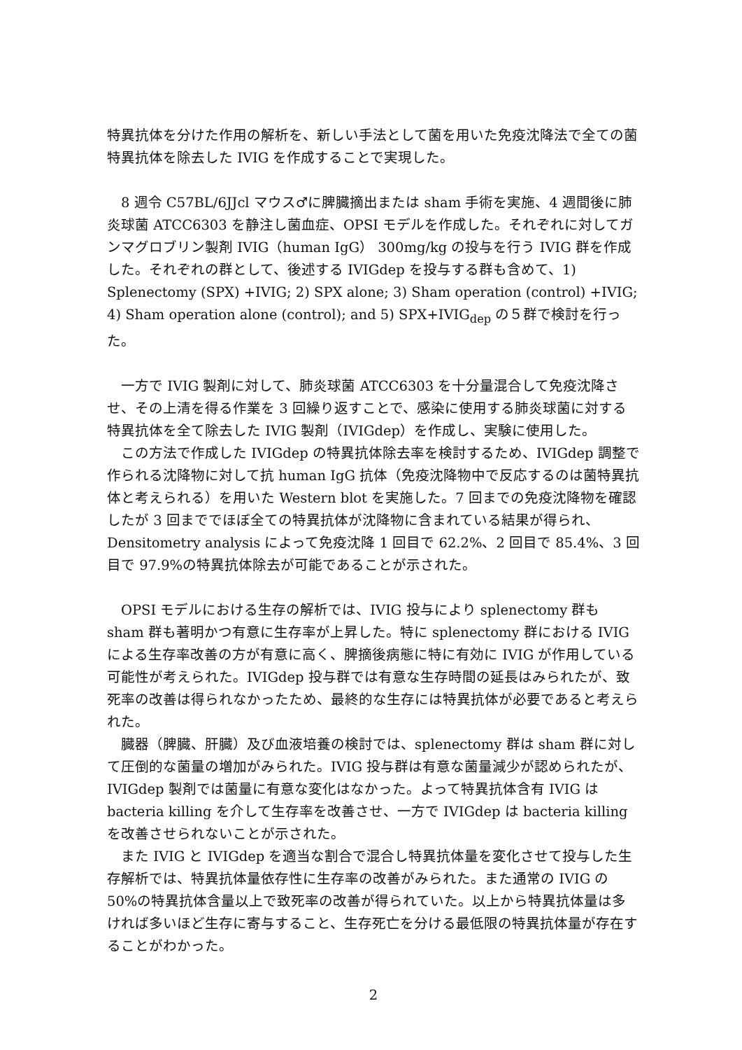特異抗体を分けた作用の解析を、新しい手法として菌を用いた免疫沈降法で全ての菌特異抗体を除去した IVIG を作成することで実現した。
　8 週令 C57BL/6JJcl マウス♂に脾臓摘出または sham 手術を実施、4 週間後に肺炎球菌 ATCC6303 を静注し菌血症、OPSI モデルを作成した。それぞれに対してガンマグロブリン製剤 IVIG（human IgG） 300mg/kg の投与を行う IVIG 群を作成した。それぞれの群として、後述する IVIGdep を投与する群も含めて、1) Splenectomy (SPX) +IVIG; 2) SPX alone; 3) Sham operation (control) +IVIG; 4) Sham operation alone (control); and 5) SPX+IVIG<sub>dep</sub> の５群で検討を行った。
　一方で IVIG 製剤に対して、肺炎球菌 ATCC6303 を十分量混合して免疫沈降させ、その上清を得る作業を 3 回繰り返すことで、感染に使用する肺炎球菌に対する特異抗体を全て除去した IVIG 製剤（IVIGdep）を作成し、実験に使用した。
　この方法で作成した IVIGdep の特異抗体除去率を検討するため、IVIGdep 調整で作られる沈降物に対して抗 human IgG 抗体（免疫沈降物中で反応するのは菌特異抗体と考えられる）を用いた Western blot を実施した。7 回までの免疫沈降物を確認したが 3 回まででほぼ全ての特異抗体が沈降物に含まれている結果が得られ、Densitometry analysis によって免疫沈降 1 回目で 62.2%、2 回目で 85.4%、3 回目で 97.9%の特異抗体除去が可能であることが示された。
　OPSI モデルにおける生存の解析では、IVIG 投与により splenectomy 群も sham 群も著明かつ有意に生存率が上昇した。特に splenectomy 群における IVIG による生存率改善の方が有意に高く、脾摘後病態に特に有効に IVIG が作用している可能性が考えられた。IVIGdep 投与群では有意な生存時間の延長はみられたが、致死率の改善は得られなかったため、最終的な生存には特異抗体が必要であると考えられた。
　臓器（脾臓、肝臓）及び血液培養の検討では、splenectomy 群は sham 群に対して圧倒的な菌量の増加がみられた。IVIG 投与群は有意な菌量減少が認められたが、IVIGdep 製剤では菌量に有意な変化はなかった。よって特異抗体含有 IVIG は bacteria killing を介して生存率を改善させ、一方で IVIGdep は bacteria killing を改善させられないことが示された。
　また IVIG と IVIGdep を適当な割合で混合し特異抗体量を変化させて投与した生存解析では、特異抗体量依存性に生存率の改善がみられた。また通常の IVIG の 50%の特異抗体含量以上で致死率の改善が得られていた。以上から特異抗体量は多ければ多いほど生存に寄与すること、生存死亡を分ける最低限の特異抗体量が存在することがわかった。
2